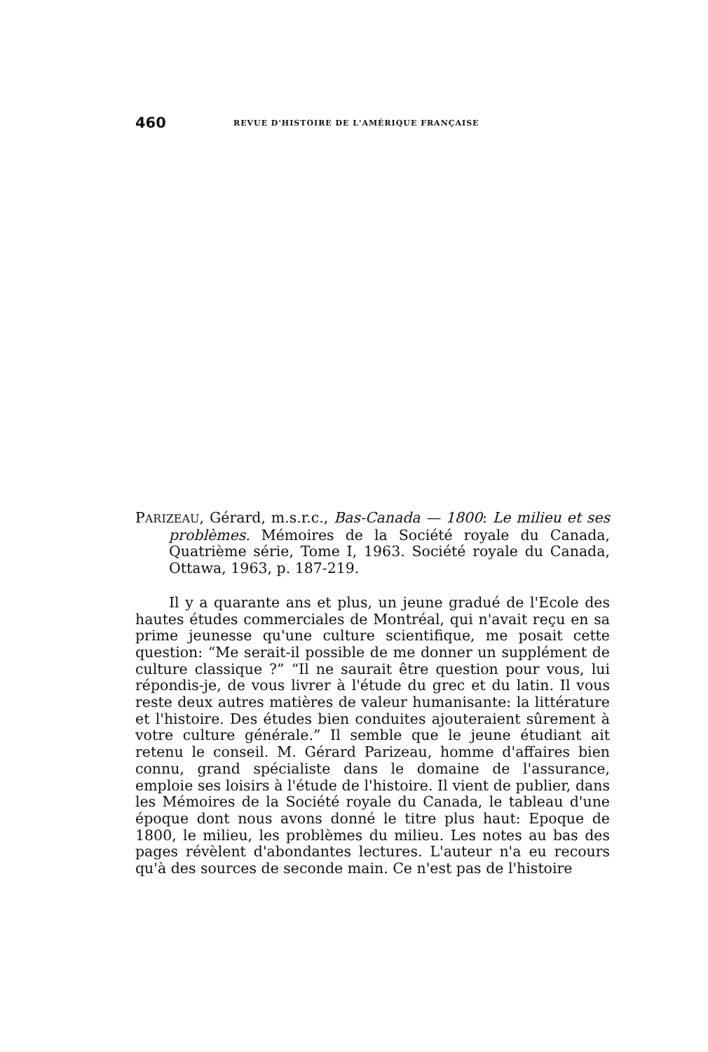460 REVUE D'HISTOIRE DE L'AMÉRIQUE FRANÇAISE
PARIZEAU, Gérard, m.s.r.c., Bas-Canada — 1800: Le milieu et ses problèmes. Mémoires de la Société royale du Canada, Quatrième série, Tome I, 1963. Société royale du Canada, Ottawa, 1963, p. 187-219.
Il y a quarante ans et plus, un jeune gradué de l'Ecole des hautes études commerciales de Montréal, qui n'avait reçu en sa prime jeunesse qu'une culture scientifique, me posait cette question: “Me serait-il possible de me donner un supplément de culture classique ?” “Il ne saurait être question pour vous, lui répondis-je, de vous livrer à l'étude du grec et du latin. Il vous reste deux autres matières de valeur humanisante: la littérature et l'histoire. Des études bien conduites ajouteraient sûrement à votre culture générale.” Il semble que le jeune étudiant ait retenu le conseil. M. Gérard Parizeau, homme d'affaires bien connu, grand spécialiste dans le domaine de l'assurance, emploie ses loisirs à l'étude de l'histoire. Il vient de publier, dans les Mémoires de la Société royale du Canada, le tableau d'une époque dont nous avons donné le titre plus haut: Epoque de 1800, le milieu, les problèmes du milieu. Les notes au bas des pages révèlent d'abondantes lectures. L'auteur n'a eu recours qu'à des sources de seconde main. Ce n'est pas de l'histoire